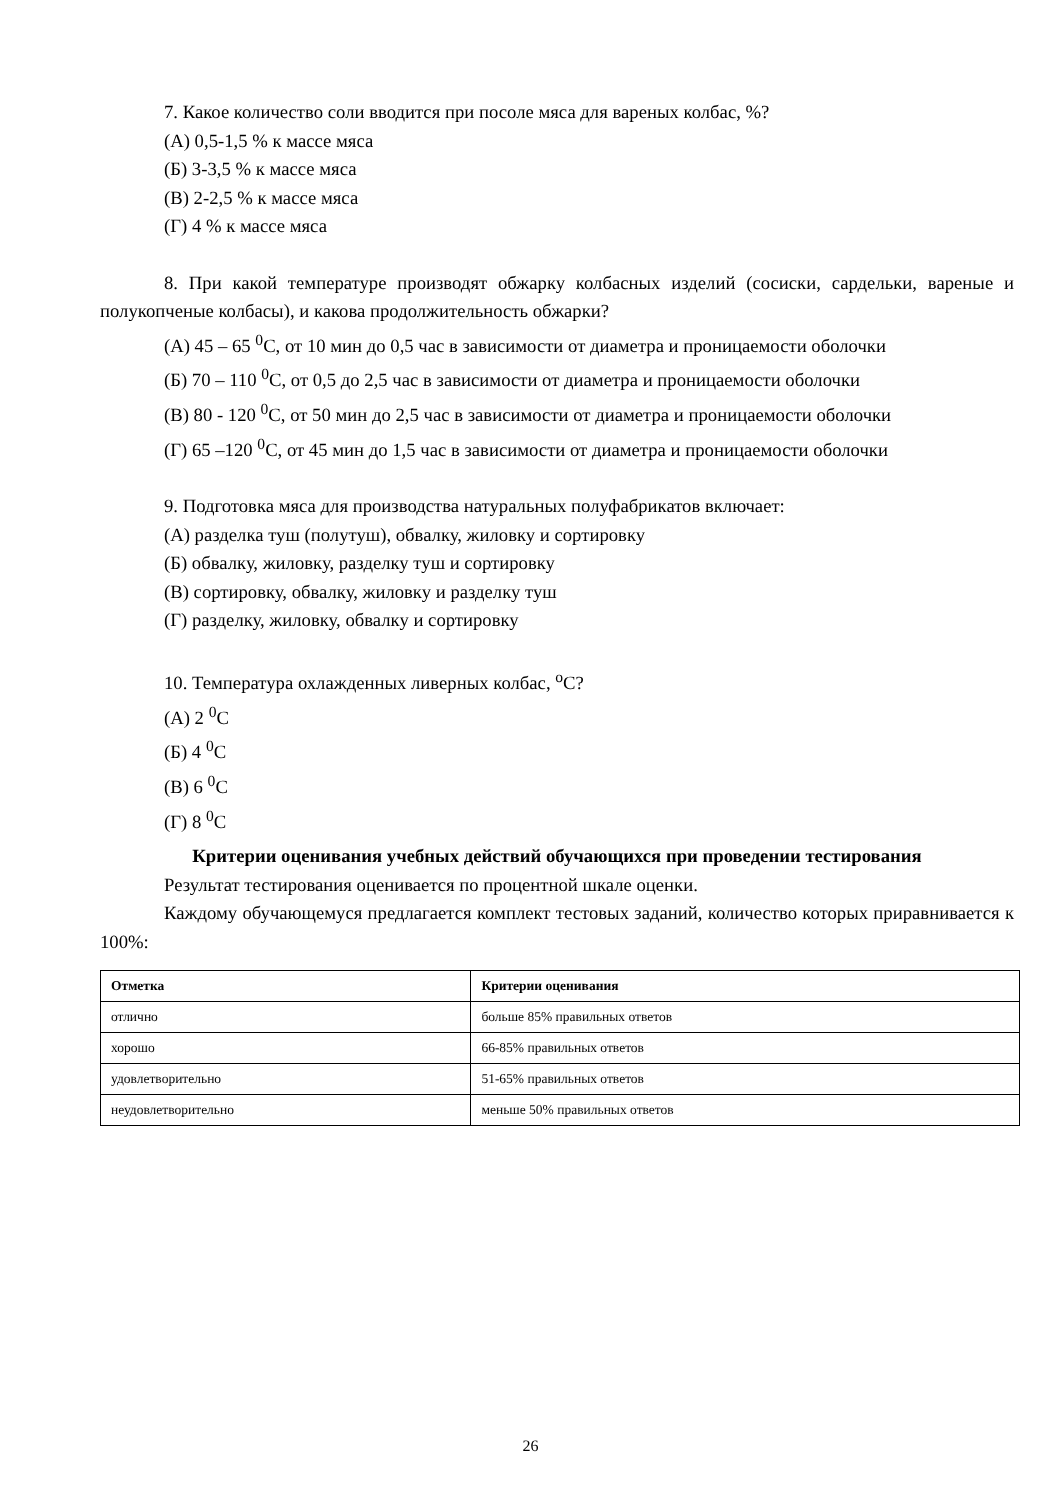7. Какое количество соли вводится при посоле мяса для вареных колбас, %?
(А) 0,5-1,5 % к массе мяса
(Б) 3-3,5 % к массе мяса
(В) 2-2,5 % к массе мяса
(Г) 4 % к массе мяса
8. При какой температуре производят обжарку колбасных изделий (сосиски, сардельки, вареные и полукопченые колбасы), и какова продолжительность обжарки?
(А) 45 – 65 <sup>0</sup>С, от 10 мин до 0,5 час в зависимости от диаметра и проницаемости оболочки
(Б) 70 – 110 <sup>0</sup>С, от 0,5 до 2,5 час в зависимости от диаметра и проницаемости оболочки
(В) 80 - 120 <sup>0</sup>С, от 50 мин до 2,5 час в зависимости от диаметра и проницаемости оболочки
(Г) 65 –120 <sup>0</sup>С, от 45 мин до 1,5 час в зависимости от диаметра и проницаемости оболочки
9. Подготовка мяса для производства натуральных полуфабрикатов включает:
(А) разделка туш (полутуш), обвалку, жиловку и сортировку
(Б) обвалку, жиловку, разделку туш и сортировку
(В) сортировку, обвалку, жиловку и разделку туш
(Г) разделку, жиловку, обвалку и сортировку
10. Температура охлажденных ливерных колбас, <sup>о</sup>С?
(А) 2 <sup>0</sup>С
(Б) 4 <sup>0</sup>С
(В) 6 <sup>0</sup>С
(Г) 8 <sup>0</sup>С
Критерии оценивания учебных действий обучающихся при проведении тестирования
Результат тестирования оценивается по процентной шкале оценки.
Каждому обучающемуся предлагается комплект тестовых заданий, количество которых приравнивается к 100%:
| Отметка | Критерии оценивания |
| --- | --- |
| отлично | больше 85% правильных ответов |
| хорошо | 66-85% правильных ответов |
| удовлетворительно | 51-65% правильных ответов |
| неудовлетворительно | меньше 50% правильных ответов |
26